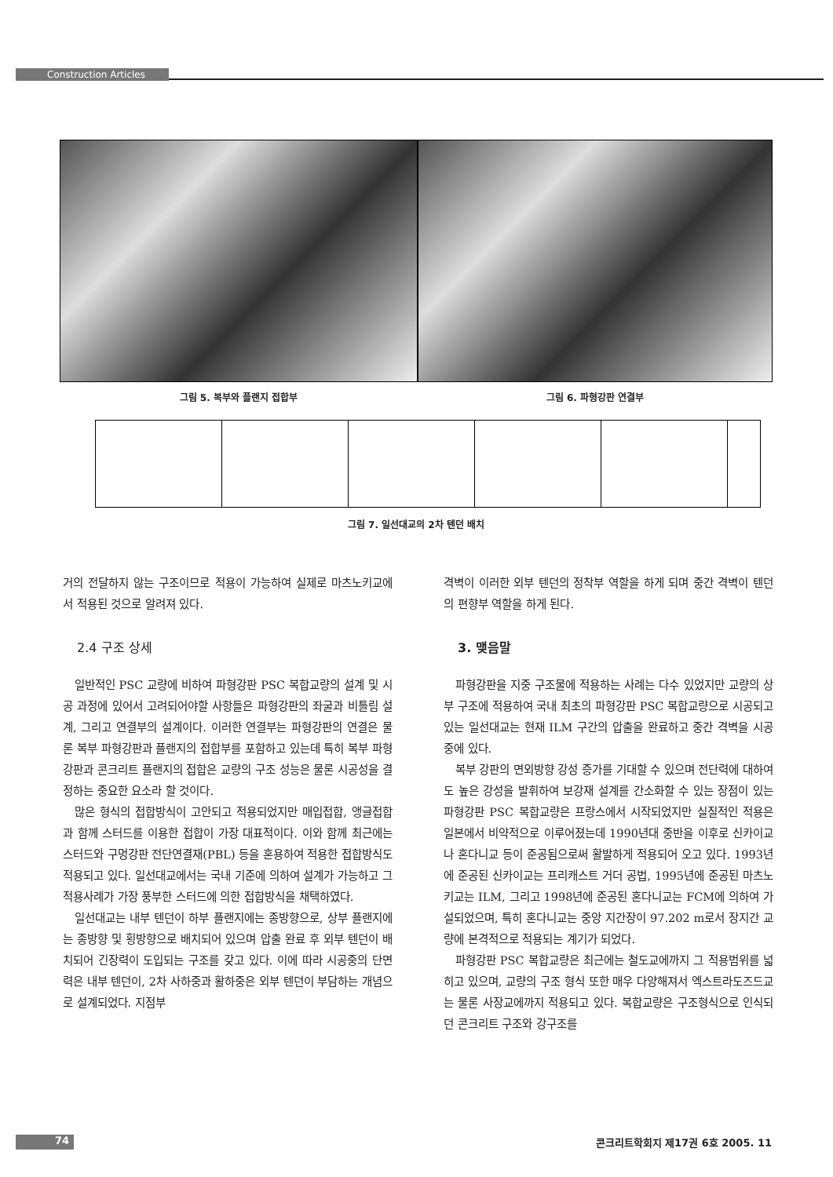Construction Articles
그림 5. 복부와 플랜지 접합부 그림 6. 파형강판 연결부
그림 7. 일선대교의 2차 텐던 배치
거의 전달하지 않는 구조이므로 적용이 가능하여 실제로 마츠노키교에서 적용된 것으로 알려져 있다.
2.4 구조 상세
일반적인 PSC 교량에 비하여 파형강판 PSC 복합교량의 설계 및 시공 과정에 있어서 고려되어야할 사항들은 파형강판의 좌굴과 비틀림 설계, 그리고 연결부의 설계이다. 이러한 연결부는 파형강판의 연결은 물론 복부 파형강판과 플랜지의 접합부를 포함하고 있는데 특히 복부 파형강판과 콘크리트 플랜지의 접합은 교량의 구조 성능은 물론 시공성을 결정하는 중요한 요소라 할 것이다.
많은 형식의 접합방식이 고안되고 적용되었지만 매입접합, 앵글접합과 함께 스터드를 이용한 접합이 가장 대표적이다. 이와 함께 최근에는 스터드와 구멍강판 전단연결재(PBL) 등을 혼용하여 적용한 접합방식도 적용되고 있다. 일선대교에서는 국내 기준에 의하여 설계가 가능하고 그 적용사례가 가장 풍부한 스터드에 의한 접합방식을 채택하였다.
일선대교는 내부 텐던이 하부 플랜지에는 종방향으로, 상부 플랜지에는 종방향 및 횡방향으로 배치되어 있으며 압출 완료 후 외부 텐던이 배치되어 긴장력이 도입되는 구조를 갖고 있다. 이에 따라 시공중의 단면력은 내부 텐던이, 2차 사하중과 활하중은 외부 텐던이 부담하는 개념으로 설계되었다. 지점부
격벽이 이러한 외부 텐던의 정착부 역할을 하게 되며 중간 격벽이 텐던의 편향부 역할을 하게 된다.
3. 맺음말
파형강판을 지중 구조물에 적용하는 사례는 다수 있었지만 교량의 상부 구조에 적용하여 국내 최초의 파형강판 PSC 복합교량으로 시공되고 있는 일선대교는 현재 ILM 구간의 압출을 완료하고 중간 격벽을 시공 중에 있다.
복부 강판의 면외방향 강성 증가를 기대할 수 있으며 전단력에 대하여도 높은 강성을 발휘하여 보강재 설계를 간소화할 수 있는 장점이 있는 파형강판 PSC 복합교량은 프랑스에서 시작되었지만 실질적인 적용은 일본에서 비약적으로 이루어졌는데 1990년대 중반을 이후로 신카이교나 혼다니교 등이 준공됨으로써 활발하게 적용되어 오고 있다. 1993년에 준공된 신카이교는 프리캐스트 거더 공법, 1995년에 준공된 마츠노키교는 ILM, 그리고 1998년에 준공된 혼다니교는 FCM에 의하여 가설되었으며, 특히 혼다니교는 중앙 지간장이 97.202 m로서 장지간 교량에 본격적으로 적용되는 계기가 되었다.
파형강판 PSC 복합교량은 최근에는 철도교에까지 그 적용범위를 넓히고 있으며, 교량의 구조 형식 또한 매우 다양해져서 엑스트라도즈드교는 물론 사장교에까지 적용되고 있다. 복합교량은 구조형식으로 인식되던 콘크리트 구조와 강구조를
74 콘크리트학회지 제17권 6호 2005. 11